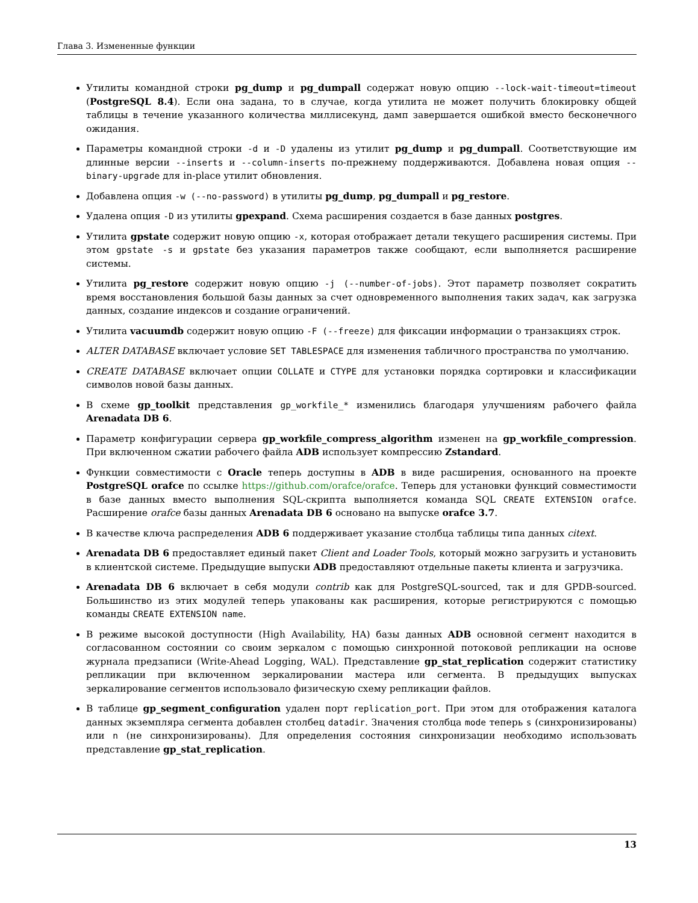Глава 3. Измененные функции
Утилиты командной строки pg_dump и pg_dumpall содержат новую опцию --lock-wait-timeout=timeout (PostgreSQL 8.4). Если она задана, то в случае, когда утилита не может получить блокировку общей таблицы в течение указанного количества миллисекунд, дамп завершается ошибкой вместо бесконечного ожидания.
Параметры командной строки -d и -D удалены из утилит pg_dump и pg_dumpall. Соответствующие им длинные версии --inserts и --column-inserts по-прежнему поддерживаются. Добавлена новая опция --binary-upgrade для in-place утилит обновления.
Добавлена опция -w (--no-password) в утилиты pg_dump, pg_dumpall и pg_restore.
Удалена опция -D из утилиты gpexpand. Схема расширения создается в базе данных postgres.
Утилита gpstate содержит новую опцию -x, которая отображает детали текущего расширения системы. При этом gpstate -s и gpstate без указания параметров также сообщают, если выполняется расширение системы.
Утилита pg_restore содержит новую опцию -j (--number-of-jobs). Этот параметр позволяет сократить время восстановления большой базы данных за счет одновременного выполнения таких задач, как загрузка данных, создание индексов и создание ограничений.
Утилита vacuumdb содержит новую опцию -F (--freeze) для фиксации информации о транзакциях строк.
ALTER DATABASE включает условие SET TABLESPACE для изменения табличного пространства по умолчанию.
CREATE DATABASE включает опции COLLATE и CTYPE для установки порядка сортировки и классификации символов новой базы данных.
В схеме gp_toolkit представления gp_workfile_* изменились благодаря улучшениям рабочего файла Arenadata DB 6.
Параметр конфигурации сервера gp_workfile_compress_algorithm изменен на gp_workfile_compression. При включенном сжатии рабочего файла ADB использует компрессию Zstandard.
Функции совместимости с Oracle теперь доступны в ADB в виде расширения, основанного на проекте PostgreSQL orafce по ссылке https://github.com/orafce/orafce. Теперь для установки функций совместимости в базе данных вместо выполнения SQL-скрипта выполняется команда SQL CREATE EXTENSION orafce. Расширение orafce базы данных Arenadata DB 6 основано на выпуске orafce 3.7.
В качестве ключа распределения ADB 6 поддерживает указание столбца таблицы типа данных citext.
Arenadata DB 6 предоставляет единый пакет Client and Loader Tools, который можно загрузить и установить в клиентской системе. Предыдущие выпуски ADB предоставляют отдельные пакеты клиента и загрузчика.
Arenadata DB 6 включает в себя модули contrib как для PostgreSQL-sourced, так и для GPDB-sourced. Большинство из этих модулей теперь упакованы как расширения, которые регистрируются с помощью команды CREATE EXTENSION name.
В режиме высокой доступности (High Availability, HA) базы данных ADB основной сегмент находится в согласованном состоянии со своим зеркалом с помощью синхронной потоковой репликации на основе журнала предзаписи (Write-Ahead Logging, WAL). Представление gp_stat_replication содержит статистику репликации при включенном зеркалировании мастера или сегмента. В предыдущих выпусках зеркалирование сегментов использовало физическую схему репликации файлов.
В таблице gp_segment_configuration удален порт replication_port. При этом для отображения каталога данных экземпляра сегмента добавлен столбец datadir. Значения столбца mode теперь s (синхронизированы) или n (не синхронизированы). Для определения состояния синхронизации необходимо использовать представление gp_stat_replication.
13